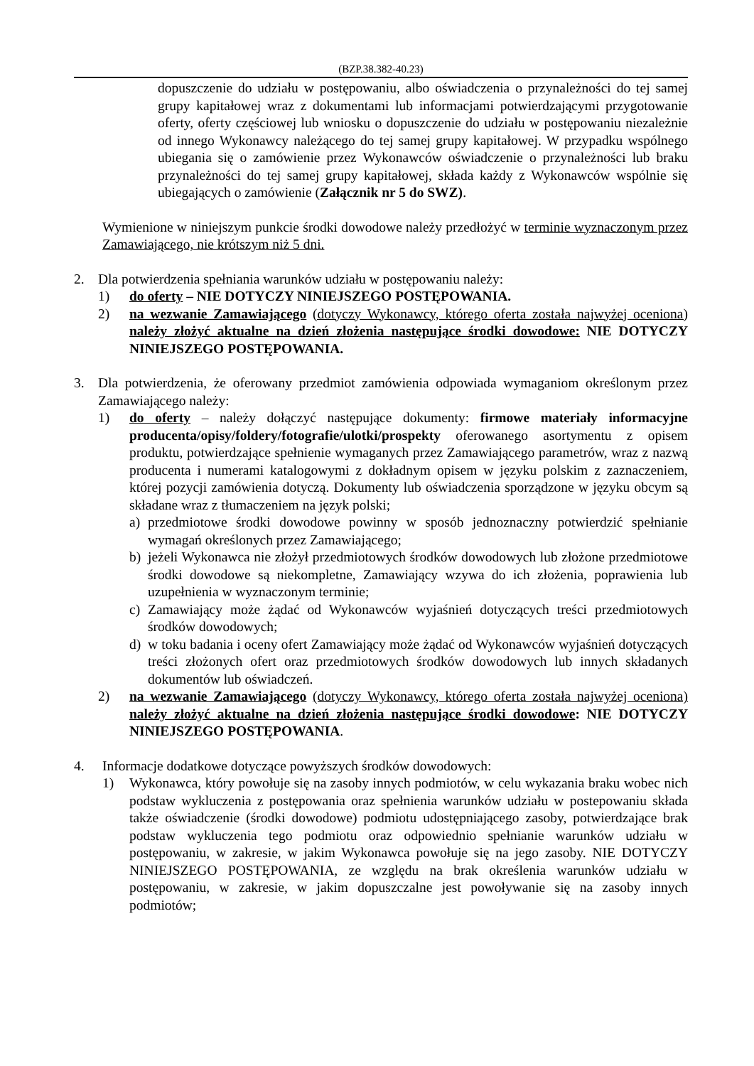(BZP.38.382-40.23)
dopuszczenie do udziału w postępowaniu, albo oświadczenia o przynależności do tej samej grupy kapitałowej wraz z dokumentami lub informacjami potwierdzającymi przygotowanie oferty, oferty częściowej lub wniosku o dopuszczenie do udziału w postępowaniu niezależnie od innego Wykonawcy należącego do tej samej grupy kapitałowej. W przypadku wspólnego ubiegania się o zamówienie przez Wykonawców oświadczenie o przynależności lub braku przynależności do tej samej grupy kapitałowej, składa każdy z Wykonawców wspólnie się ubiegających o zamówienie (Załącznik nr 5 do SWZ).
Wymienione w niniejszym punkcie środki dowodowe należy przedłożyć w terminie wyznaczonym przez Zamawiającego, nie krótszym niż 5 dni.
2. Dla potwierdzenia spełniania warunków udziału w postępowaniu należy:
1) do oferty – NIE DOTYCZY NINIEJSZEGO POSTĘPOWANIA.
2) na wezwanie Zamawiającego (dotyczy Wykonawcy, którego oferta została najwyżej oceniona) należy złożyć aktualne na dzień złożenia następujące środki dowodowe: NIE DOTYCZY NINIEJSZEGO POSTĘPOWANIA.
3. Dla potwierdzenia, że oferowany przedmiot zamówienia odpowiada wymaganiom określonym przez Zamawiającego należy:
1) do oferty – należy dołączyć następujące dokumenty: firmowe materiały informacyjne producenta/opisy/foldery/fotografie/ulotki/prospekty oferowanego asortymentu z opisem produktu, potwierdzające spełnienie wymaganych przez Zamawiającego parametrów, wraz z nazwą producenta i numerami katalogowymi z dokładnym opisem w języku polskim z zaznaczeniem, której pozycji zamówienia dotyczą. Dokumenty lub oświadczenia sporządzone w języku obcym są składane wraz z tłumaczeniem na język polski;
a) przedmiotowe środki dowodowe powinny w sposób jednoznaczny potwierdzić spełnianie wymagań określonych przez Zamawiającego;
b) jeżeli Wykonawca nie złożył przedmiotowych środków dowodowych lub złożone przedmiotowe środki dowodowe są niekompletne, Zamawiający wzywa do ich złożenia, poprawienia lub uzupełnienia w wyznaczonym terminie;
c) Zamawiający może żądać od Wykonawców wyjaśnień dotyczących treści przedmiotowych środków dowodowych;
d) w toku badania i oceny ofert Zamawiający może żądać od Wykonawców wyjaśnień dotyczących treści złożonych ofert oraz przedmiotowych środków dowodowych lub innych składanych dokumentów lub oświadczeń.
2) na wezwanie Zamawiającego (dotyczy Wykonawcy, którego oferta została najwyżej oceniona) należy złożyć aktualne na dzień złożenia następujące środki dowodowe: NIE DOTYCZY NINIEJSZEGO POSTĘPOWANIA.
4. Informacje dodatkowe dotyczące powyższych środków dowodowych:
1) Wykonawca, który powołuje się na zasoby innych podmiotów, w celu wykazania braku wobec nich podstaw wykluczenia z postępowania oraz spełnienia warunków udziału w postepowaniu składa także oświadczenie (środki dowodowe) podmiotu udostępniającego zasoby, potwierdzające brak podstaw wykluczenia tego podmiotu oraz odpowiednio spełnianie warunków udziału w postępowaniu, w zakresie, w jakim Wykonawca powołuje się na jego zasoby. NIE DOTYCZY NINIEJSZEGO POSTĘPOWANIA, ze względu na brak określenia warunków udziału w postępowaniu, w zakresie, w jakim dopuszczalne jest powoływanie się na zasoby innych podmiotów;